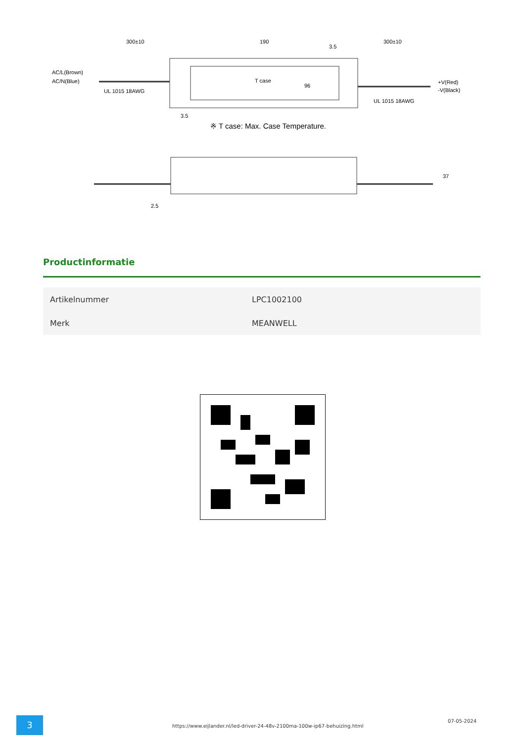300±10
190
300±10
AC/L(Brown)
AC/N(Blue)
UL 1015 18AWG
UL 1015 18AWG
+V(Red)
-V(Black)
T case
96
3.5
3.5
※ T case: Max. Case Temperature.
37
2.5
Productinformatie
| Artikelnummer | LPC1002100 |
| Merk | MEANWELL |
3
https://www.eijlander.nl/led-driver-24-48v-2100ma-100w-ip67-behuizing.html
07-05-2024